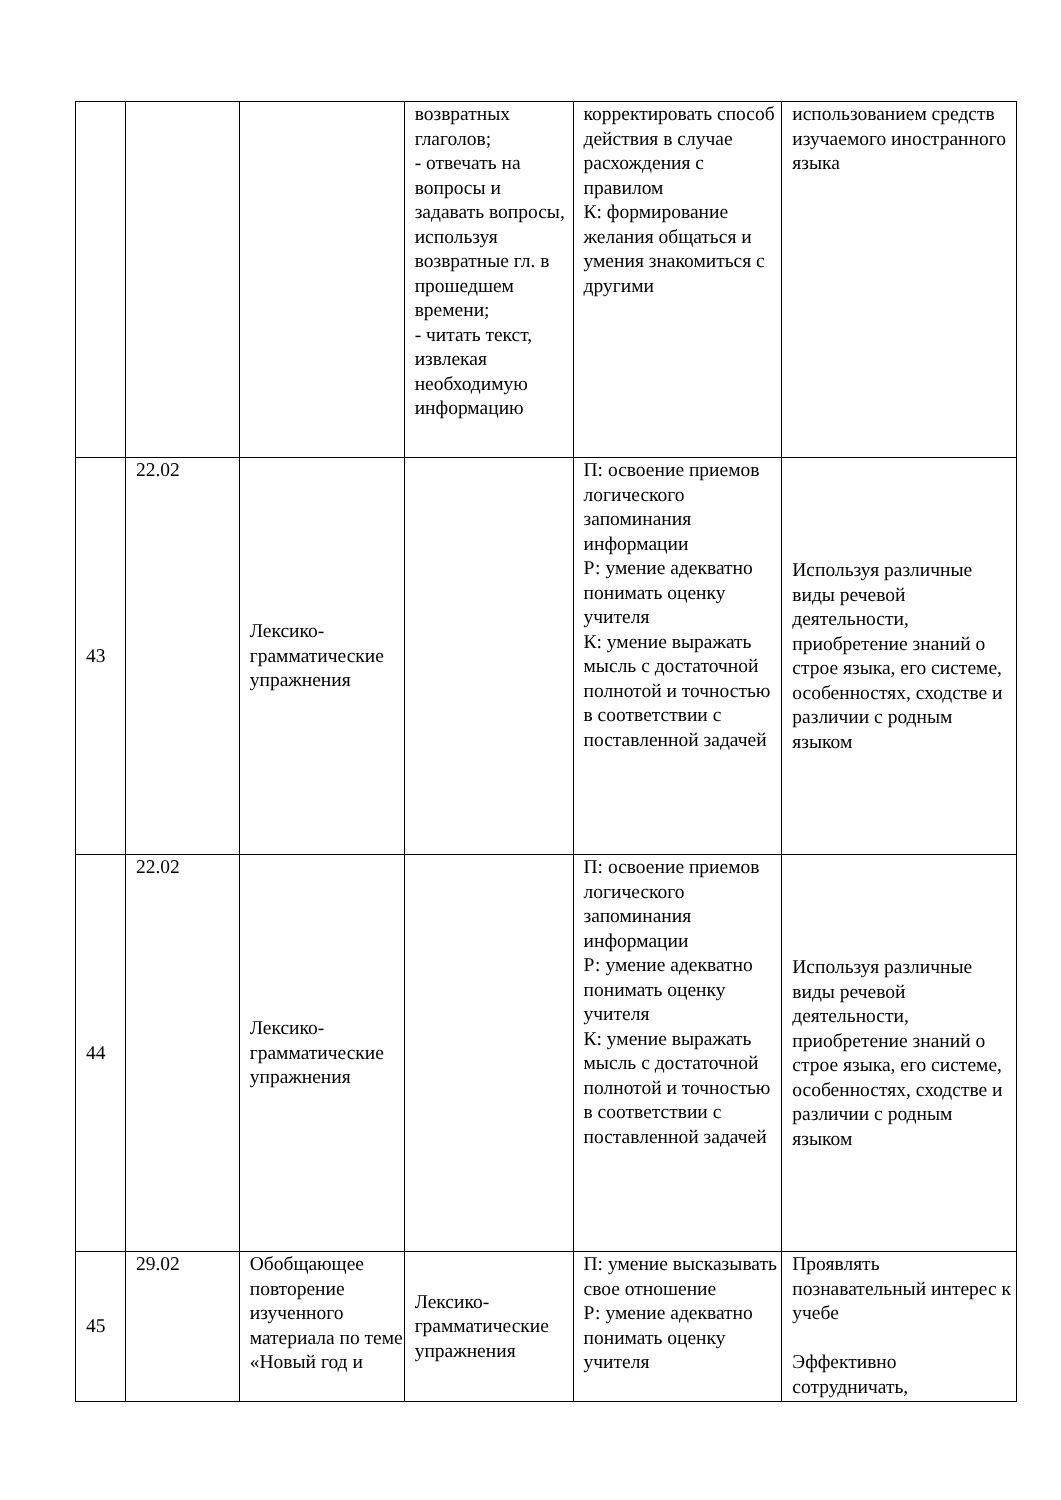| | | | возвратных глаголов; - отвечать на вопросы и задавать вопросы, используя возвратные гл. в прошедшем времени; - читать текст, извлекая необходимую информацию | корректировать способ действия в случае расхождения с правилом К: формирование желания общаться и умения знакомиться с другими | использованием средств изучаемого иностранного языка |
| 43 | 22.02 | Лексико-грамматические упражнения | | П: освоение приемов логического запоминания информации Р: умение адекватно понимать оценку учителя К: умение выражать мысль с достаточной полнотой и точностью в соответствии с поставленной задачей | Используя различные виды речевой деятельности, приобретение знаний о строе языка, его системе, особенностях, сходстве и различии с родным языком |
| 44 | 22.02 | Лексико-грамматические упражнения | | П: освоение приемов логического запоминания информации Р: умение адекватно понимать оценку учителя К: умение выражать мысль с достаточной полнотой и точностью в соответствии с поставленной задачей | Используя различные виды речевой деятельности, приобретение знаний о строе языка, его системе, особенностях, сходстве и различии с родным языком |
| 45 | 29.02 | Обобщающее повторение изученного материала по теме «Новый год и | Лексико-грамматические упражнения | П: умение высказывать свое отношение Р: умение адекватно понимать оценку учителя | Проявлять познавательный интерес к учебе Эффективно сотрудничать, |